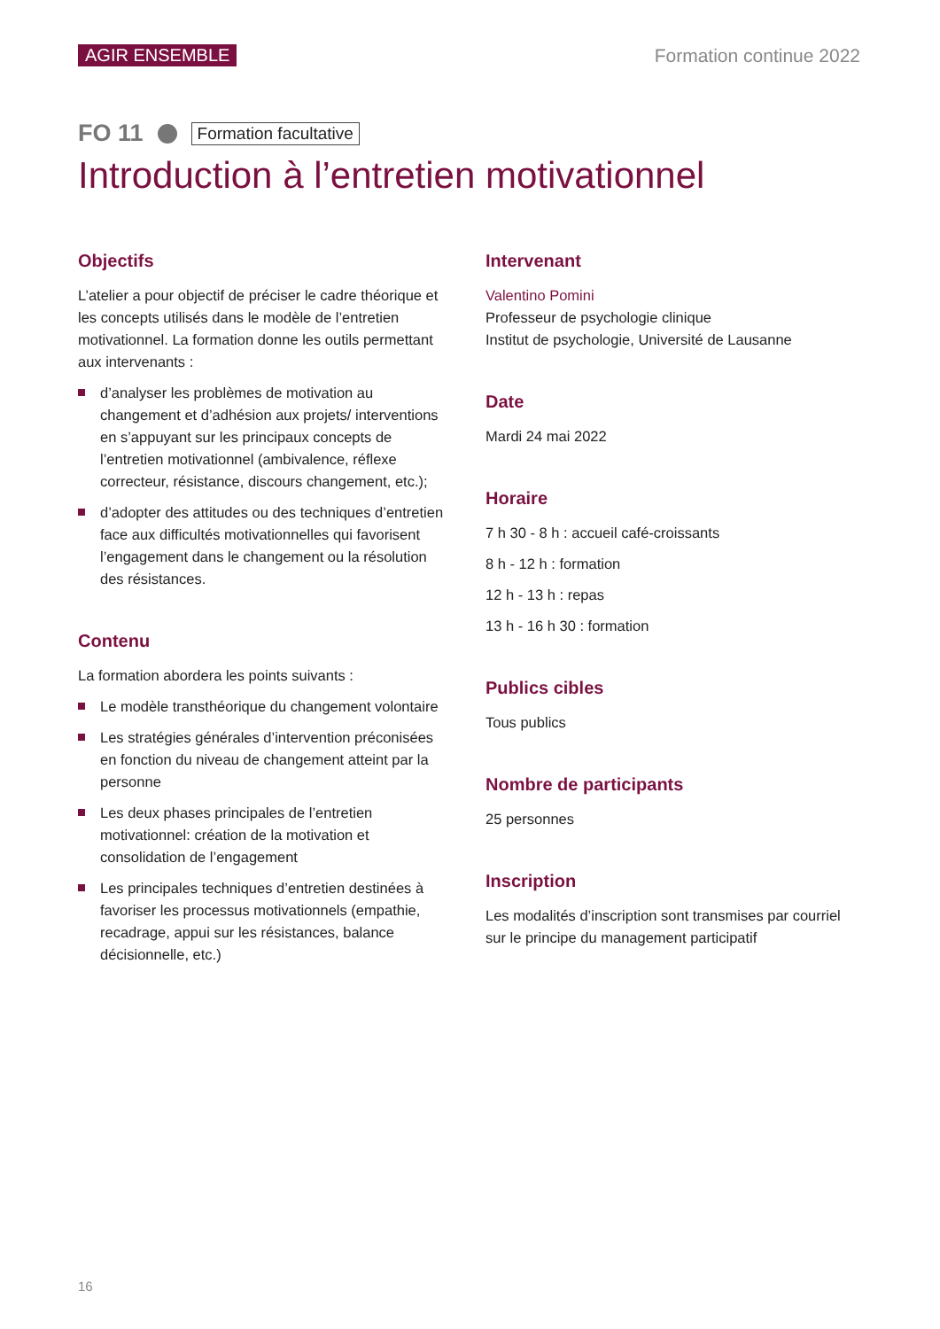AGIR ENSEMBLE Formation continue 2022
FO 11 Formation facultative
Introduction à l’entretien motivationnel
Objectifs
L’atelier a pour objectif de préciser le cadre théorique et les concepts utilisés dans le modèle de l’entretien motivationnel. La formation donne les outils permettant aux intervenants :
d’analyser les problèmes de motivation au changement et d’adhésion aux projets/ interventions en s’appuyant sur les principaux concepts de l’entretien motivationnel (ambivalence, réflexe correcteur, résistance, discours changement, etc.);
d’adopter des attitudes ou des techniques d’entretien face aux difficultés motivationnelles qui favorisent l’engagement dans le changement ou la résolution des résistances.
Contenu
La formation abordera les points suivants :
Le modèle transthéorique du changement volontaire
Les stratégies générales d’intervention préconisées en fonction du niveau de changement atteint par la personne
Les deux phases principales de l’entretien motivationnel: création de la motivation et consolidation de l’engagement
Les principales techniques d’entretien destinées à favoriser les processus motivationnels (empathie, recadrage, appui sur les résistances, balance décisionnelle, etc.)
Intervenant
Valentino Pomini
Professeur de psychologie clinique
Institut de psychologie, Université de Lausanne
Date
Mardi 24 mai 2022
Horaire
7 h 30 - 8 h : accueil café-croissants
8 h - 12 h : formation
12 h - 13 h : repas
13 h - 16 h 30 : formation
Publics cibles
Tous publics
Nombre de participants
25 personnes
Inscription
Les modalités d’inscription sont transmises par courriel sur le principe du management participatif
16